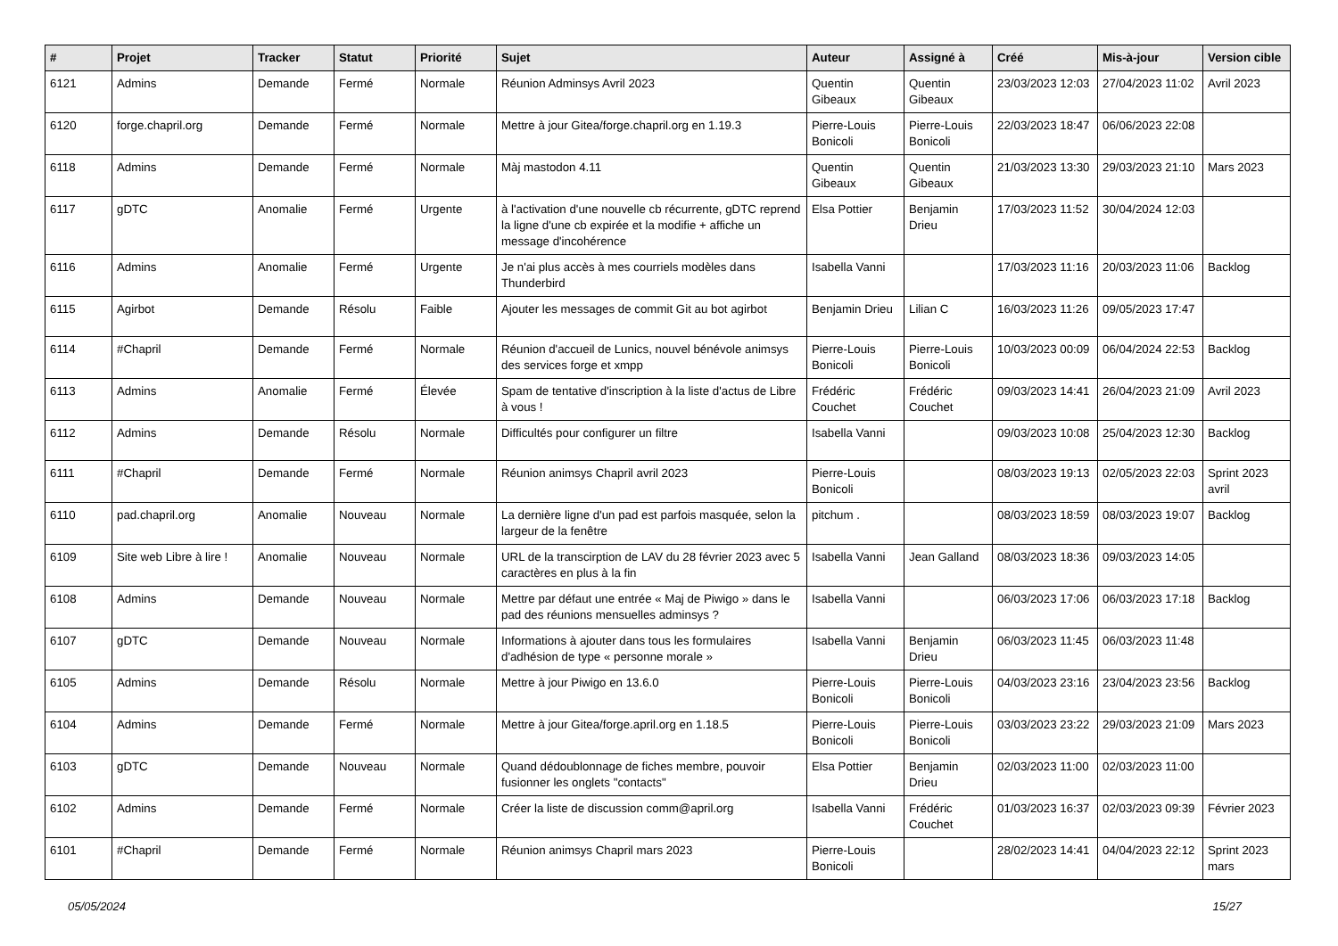| # | Projet | Tracker | Statut | Priorité | Sujet | Auteur | Assigné à | Créé | Mis-à-jour | Version cible |
| --- | --- | --- | --- | --- | --- | --- | --- | --- | --- | --- |
| 6121 | Admins | Demande | Fermé | Normale | Réunion Adminsys Avril 2023 | Quentin Gibeaux | Quentin Gibeaux | 23/03/2023 12:03 | 27/04/2023 11:02 | Avril 2023 |
| 6120 | forge.chapril.org | Demande | Fermé | Normale | Mettre à jour Gitea/forge.chapril.org en 1.19.3 | Pierre-Louis Bonicoli | Pierre-Louis Bonicoli | 22/03/2023 18:47 | 06/06/2023 22:08 | |
| 6118 | Admins | Demande | Fermé | Normale | Màj mastodon 4.11 | Quentin Gibeaux | Quentin Gibeaux | 21/03/2023 13:30 | 29/03/2023 21:10 | Mars 2023 |
| 6117 | gDTC | Anomalie | Fermé | Urgente | à l'activation d'une nouvelle cb récurrente, gDTC reprend la ligne d'une cb expirée et la modifie + affiche un message d'incohérence | Elsa Pottier | Benjamin Drieu | 17/03/2023 11:52 | 30/04/2024 12:03 | |
| 6116 | Admins | Anomalie | Fermé | Urgente | Je n'ai plus accès à mes courriels modèles dans Thunderbird | Isabella Vanni | | 17/03/2023 11:16 | 20/03/2023 11:06 | Backlog |
| 6115 | Agirbot | Demande | Résolu | Faible | Ajouter les messages de commit Git au bot agirbot | Benjamin Drieu | Lilian C | 16/03/2023 11:26 | 09/05/2023 17:47 | |
| 6114 | #Chapril | Demande | Fermé | Normale | Réunion d'accueil de Lunics, nouvel bénévole animsys des services forge et xmpp | Pierre-Louis Bonicoli | Pierre-Louis Bonicoli | 10/03/2023 00:09 | 06/04/2024 22:53 | Backlog |
| 6113 | Admins | Anomalie | Fermé | Élevée | Spam de tentative d'inscription à la liste d'actus de Libre à vous ! | Frédéric Couchet | Frédéric Couchet | 09/03/2023 14:41 | 26/04/2023 21:09 | Avril 2023 |
| 6112 | Admins | Demande | Résolu | Normale | Difficultés pour configurer un filtre | Isabella Vanni | | 09/03/2023 10:08 | 25/04/2023 12:30 | Backlog |
| 6111 | #Chapril | Demande | Fermé | Normale | Réunion animsys Chapril avril 2023 | Pierre-Louis Bonicoli | | 08/03/2023 19:13 | 02/05/2023 22:03 | Sprint 2023 avril |
| 6110 | pad.chapril.org | Anomalie | Nouveau | Normale | La dernière ligne d'un pad est parfois masquée, selon la largeur de la fenêtre | pitchum . | | 08/03/2023 18:59 | 08/03/2023 19:07 | Backlog |
| 6109 | Site web Libre à lire ! | Anomalie | Nouveau | Normale | URL de la transcirption de LAV du 28 février 2023 avec 5 caractères en plus à la fin | Isabella Vanni | Jean Galland | 08/03/2023 18:36 | 09/03/2023 14:05 | |
| 6108 | Admins | Demande | Nouveau | Normale | Mettre par défaut une entrée « Maj de Piwigo » dans le pad des réunions mensuelles adminsys ? | Isabella Vanni | | 06/03/2023 17:06 | 06/03/2023 17:18 | Backlog |
| 6107 | gDTC | Demande | Nouveau | Normale | Informations à ajouter dans tous les formulaires d'adhésion de type « personne morale » | Isabella Vanni | Benjamin Drieu | 06/03/2023 11:45 | 06/03/2023 11:48 | |
| 6105 | Admins | Demande | Résolu | Normale | Mettre à jour Piwigo en 13.6.0 | Pierre-Louis Bonicoli | Pierre-Louis Bonicoli | 04/03/2023 23:16 | 23/04/2023 23:56 | Backlog |
| 6104 | Admins | Demande | Fermé | Normale | Mettre à jour Gitea/forge.april.org en 1.18.5 | Pierre-Louis Bonicoli | Pierre-Louis Bonicoli | 03/03/2023 23:22 | 29/03/2023 21:09 | Mars 2023 |
| 6103 | gDTC | Demande | Nouveau | Normale | Quand dédoublonnage de fiches membre, pouvoir fusionner les onglets "contacts" | Elsa Pottier | Benjamin Drieu | 02/03/2023 11:00 | 02/03/2023 11:00 | |
| 6102 | Admins | Demande | Fermé | Normale | Créer la liste de discussion comm@april.org | Isabella Vanni | Frédéric Couchet | 01/03/2023 16:37 | 02/03/2023 09:39 | Février 2023 |
| 6101 | #Chapril | Demande | Fermé | Normale | Réunion animsys Chapril mars 2023 | Pierre-Louis Bonicoli | | 28/02/2023 14:41 | 04/04/2023 22:12 | Sprint 2023 mars |
05/05/2024 15/27